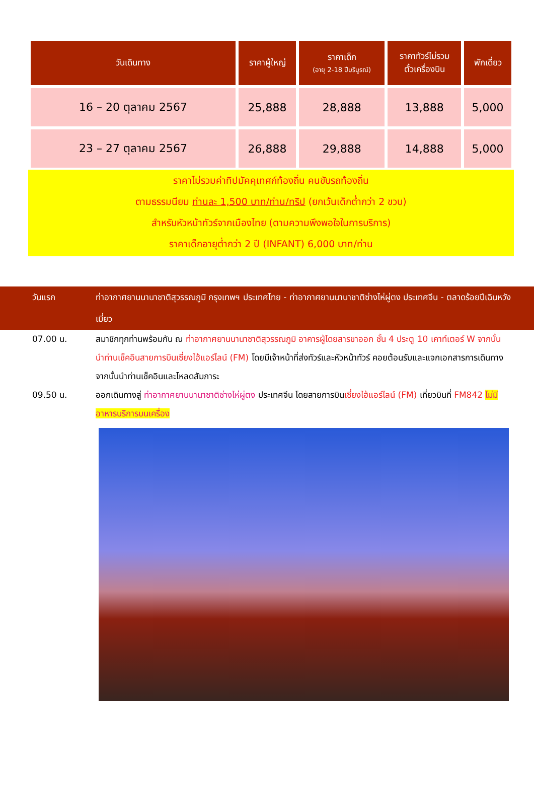| วันเดินทาง | ราคาผู้ใหญ่ | ราคาเด็ก (อายุ 2-18 ปีบริบูรณ์) | ราคาทัวร์ไม่รวม ตั๋วเครื่องบิน | พักเดี่ยว |
| --- | --- | --- | --- | --- |
| 16 – 20 ตุลาคม 2567 | 25,888 | 28,888 | 13,888 | 5,000 |
| 23 – 27 ตุลาคม 2567 | 26,888 | 29,888 | 14,888 | 5,000 |
ราคาไม่รวมค่าทิปมัคคุเทศก์ท้องถิ่น คนขับรถท้องถิ่น
ตามธรรมนียม ท่านละ 1,500 บาท/ท่าน/ทริป (ยกเว้นเด็กต่ำกว่า 2 ขวบ)
สำหรับหัวหน้าทัวร์จากเมืองไทย (ตามความพึงพอใจในการบริการ)
ราคาเด็กอายุต่ำกว่า 2 ปี (INFANT) 6,000 บาท/ท่าน
วันแรก ท่าอากาศยานนานาชาติสุวรรณภูมิ กรุงเทพฯ ประเทศไทย - ท่าอากาศยานนานาชาติซ่างไห่ผู่ตง ประเทศจีน - ตลาดร้อยปีเฉินหวังเมี่ยว
07.00 น. สมาชิกทุกท่านพร้อมกัน ณ ท่าอากาศยานนานาชาติสุวรรณภูมิ อาคารผู้โดยสารขาออก ชั้น 4 ประตู 10 เคาท์เตอร์ W จากนั้นนำท่านเช็คอินสายการบินเซี่ยงไฮ้แอร์ไลน์ (FM) โดยมีเจ้าหน้าที่ส่งทัวร์และหัวหน้าทัวร์ คอยต้อนรับและแจกเอกสารการเดินทาง จากนั้นนำท่านเช็คอินและโหลดสัมภาระ
09.50 น. ออกเดินทางสู่ ท่าอากาศยานนานาชาติซ่างไห่ผู่ตง ประเทศจีน โดยสายการบินเซี่ยงไฮ้แอร์ไลน์ (FM) เที่ยวบินที่ FM842 ไม่มีอาหารบริการบนเครื่อง